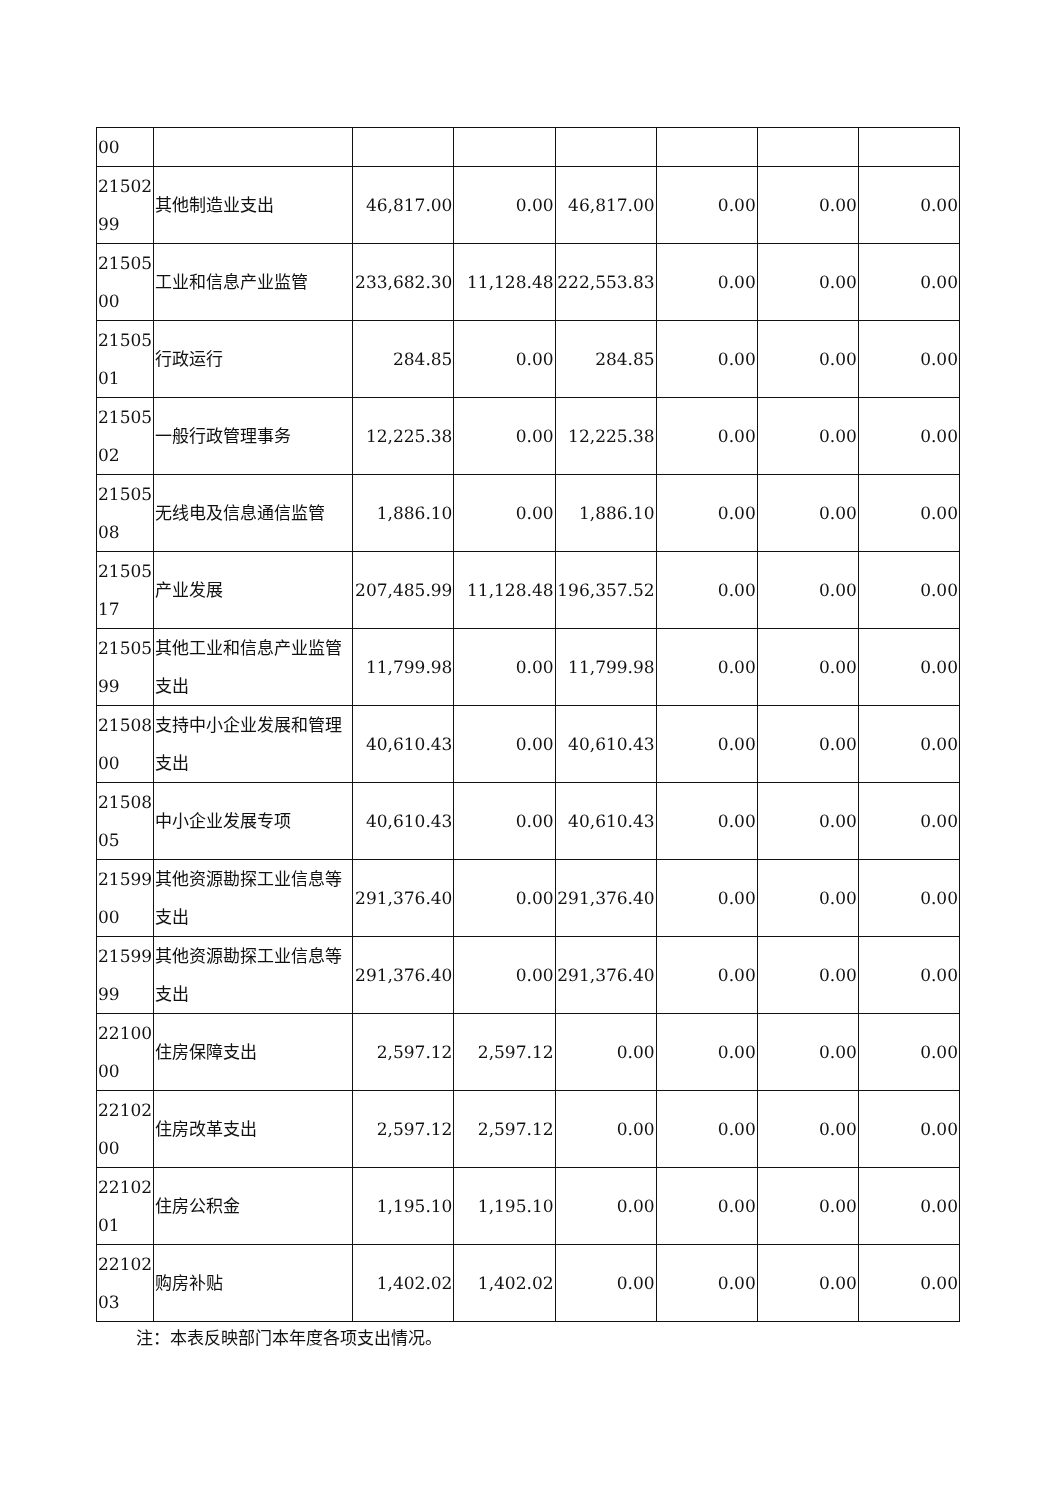| 00 | | | | | | | |
| 21502 99 | 其他制造业支出 | 46,817.00 | 0.00 | 46,817.00 | 0.00 | 0.00 | 0.00 |
| 21505 00 | 工业和信息产业监管 | 233,682.30 | 11,128.48 | 222,553.83 | 0.00 | 0.00 | 0.00 |
| 21505 01 | 行政运行 | 284.85 | 0.00 | 284.85 | 0.00 | 0.00 | 0.00 |
| 21505 02 | 一般行政管理事务 | 12,225.38 | 0.00 | 12,225.38 | 0.00 | 0.00 | 0.00 |
| 21505 08 | 无线电及信息通信监管 | 1,886.10 | 0.00 | 1,886.10 | 0.00 | 0.00 | 0.00 |
| 21505 17 | 产业发展 | 207,485.99 | 11,128.48 | 196,357.52 | 0.00 | 0.00 | 0.00 |
| 21505 99 | 其他工业和信息产业监管支出 | 11,799.98 | 0.00 | 11,799.98 | 0.00 | 0.00 | 0.00 |
| 21508 00 | 支持中小企业发展和管理支出 | 40,610.43 | 0.00 | 40,610.43 | 0.00 | 0.00 | 0.00 |
| 21508 05 | 中小企业发展专项 | 40,610.43 | 0.00 | 40,610.43 | 0.00 | 0.00 | 0.00 |
| 21599 00 | 其他资源勘探工业信息等支出 | 291,376.40 | 0.00 | 291,376.40 | 0.00 | 0.00 | 0.00 |
| 21599 99 | 其他资源勘探工业信息等支出 | 291,376.40 | 0.00 | 291,376.40 | 0.00 | 0.00 | 0.00 |
| 22100 00 | 住房保障支出 | 2,597.12 | 2,597.12 | 0.00 | 0.00 | 0.00 | 0.00 |
| 22102 00 | 住房改革支出 | 2,597.12 | 2,597.12 | 0.00 | 0.00 | 0.00 | 0.00 |
| 22102 01 | 住房公积金 | 1,195.10 | 1,195.10 | 0.00 | 0.00 | 0.00 | 0.00 |
| 22102 03 | 购房补贴 | 1,402.02 | 1,402.02 | 0.00 | 0.00 | 0.00 | 0.00 |
注：本表反映部门本年度各项支出情况。